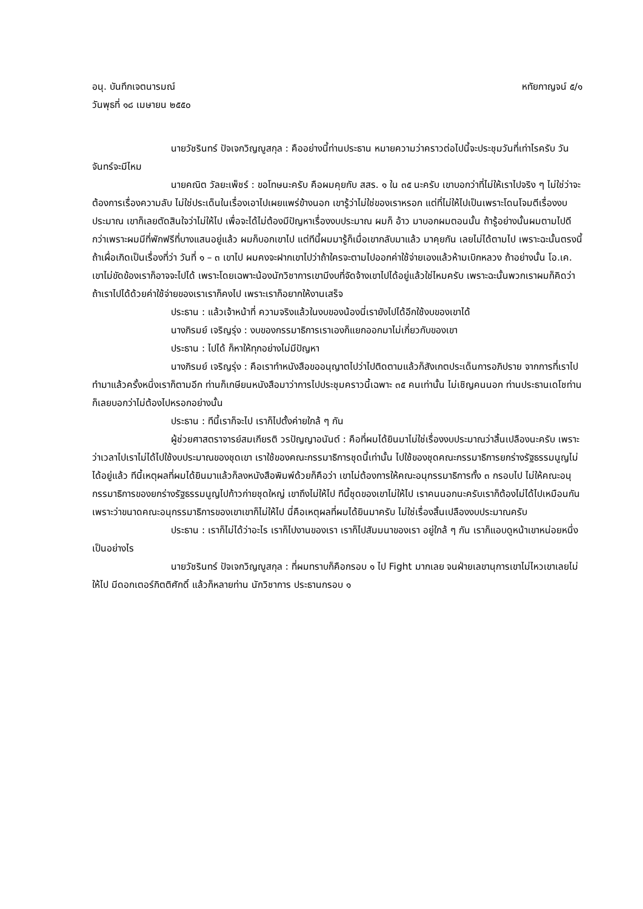อนุ. บันทึกเจตนารมณ์ หทัยกาญจน์ ๕/๑
วันพุธที่ ๑๘ เมษายน ๒๕๕๐
นายวัชรินทร์ ปัจเจกวิญญูสกุล : คืออย่างนี้ท่านประธาน หมายความว่าคราวต่อไปนี้จะประชุมวันที่เท่าไรครับ วันจันทร์จะมีไหม
นายคณิต วัลยะเพ็ชร์ : ขอโทษนะครับ คือผมคุยกับ สสร. ๑ ใน ๓๕ นะครับ เขาบอกว่าที่ไม่ให้เราไปจริง ๆ ไม่ใช่ว่าจะต้องการเรื่องความลับ ไม่ใช่ประเด็นในเรื่องเอาไปเผยแพร่ข้างนอก เขารู้ว่าไม่ใช่ของเราหรอก แต่ที่ไม่ให้ไปเป็นเพราะโดนโจมตีเรื่องงบประมาณ เขาก็เลยตัดสินใจว่าไม่ให้ไป เพื่อจะได้ไม่ต้องมีปัญหาเรื่องงบประมาณ ผมก็ อ้าว มาบอกผมตอนนั้น ถ้ารู้อย่างนั้นผมตามไปดีกว่าเพราะผมมีที่พักฟรีที่บางแสนอยู่แล้ว ผมก็บอกเขาไป แต่ทีนี้ผมมารู้ก็เมื่อเขากลับมาแล้ว มาคุยกัน เลยไม่ได้ตามไป เพราะฉะนั้นตรงนี้ถ้าเผื่อเกิดเป็นเรื่องที่ว่า วันที่ ๑ – ๓ เขาไป ผมคงจะฝากเขาไปว่าถ้าใครจะตามไปออกค่าใช้จ่ายเองแล้วห้ามเบิกหลวง ถ้าอย่างนั้น โอ.เค. เขาไม่ขัดข้องเราก็อาจจะไปได้ เพราะโดยเฉพาะน้องนักวิชาการเขามีงบที่จัดจ้างเขาไปได้อยู่แล้วใช่ไหมครับ เพราะฉะนั้นพวกเราผมก็คิดว่าถ้าเราไปได้ด้วยค่าใช้จ่ายของเราเราก็คงไป เพราะเราก็อยากให้งานเสร็จ
ประธาน : แล้วเจ้าหน้าที่ ความจริงแล้วในงบของน้องนี่เรายังไปได้อีกใช้งบของเขาได้
นางภิรมย์ เจริญรุ่ง : งบของกรรมาธิการเราเองก็แยกออกมาไม่เกี่ยวกับของเขา
ประธาน : ไปได้ ก็หาให้ทุกอย่างไม่มีปัญหา
นางภิรมย์ เจริญรุ่ง : คือเราทำหนังสือขออนุญาตไปว่าไปติดตามแล้วก็สังเกตประเด็นการอภิปราย จากการที่เราไปทำมาแล้วครั้งหนึ่งเราก็ตามอีก ท่านก็เกษียนหนังสือมาว่าการไปประชุมคราวนี้เฉพาะ ๓๕ คนเท่านั้น ไม่เชิญคนนอก ท่านประธานเดโชท่านก็เลยบอกว่าไม่ต้องไปหรอกอย่างนั้น
ประธาน : ทีนี้เราก็จะไป เราก็ไปตั้งค่ายใกล้ ๆ กัน
ผู้ช่วยศาสตราจารย์สมเกียรติ วรปัญญาอนันต์ : คือที่ผมได้ยินมาไม่ใช่เรื่องงบประมาณว่าสิ้นเปลืองนะครับ เพราะว่าเวลาไปเราไม่ได้ไปใช้งบประมาณของชุดเขา เราใช้ของคณะกรรมาธิการชุดนี้เท่านั้น ไปใช้ของชุดคณะกรรมาธิการยกร่างรัฐธรรมนูญไม่ได้อยู่แล้ว ทีนี้เหตุผลที่ผมได้ยินมาแล้วก็ลงหนังสือพิมพ์ด้วยก็คือว่า เขาไม่ต้องการให้คณะอนุกรรมาธิการทั้ง ๓ กรอบไป ไม่ให้คณะอนุกรรมาธิการของยกร่างรัฐธรรมนูญไปก้าวก่ายชุดใหญ่ เขาถึงไม่ให้ไป ทีนี้ชุดของเขาไม่ให้ไป เราคนนอกนะครับเราก็ต้องไม่ได้ไปเหมือนกัน เพราะว่าขนาดคณะอนุกรรมาธิการของเขาเขาก็ไม่ให้ไป นี่คือเหตุผลที่ผมได้ยินมาครับ ไม่ใช่เรื่องสิ้นเปลืองงบประมาณครับ
ประธาน : เราก็ไม่ได้ว่าอะไร เราก็ไปงานของเรา เราก็ไปสัมมนาของเรา อยู่ใกล้ ๆ กัน เราก็แอบดูหน้าเขาหน่อยหนึ่งเป็นอย่างไร
นายวัชรินทร์ ปัจเจกวิญญูสกุล : ที่ผมทราบก็คือกรอบ ๑ ไป Fight มากเลย จนฝ่ายเลขานุการเขาไม่ไหวเขาเลยไม่ให้ไป มีดอกเตอร์กิตติศักดิ์ แล้วก็หลายท่าน นักวิชาการ ประธานกรอบ ๑